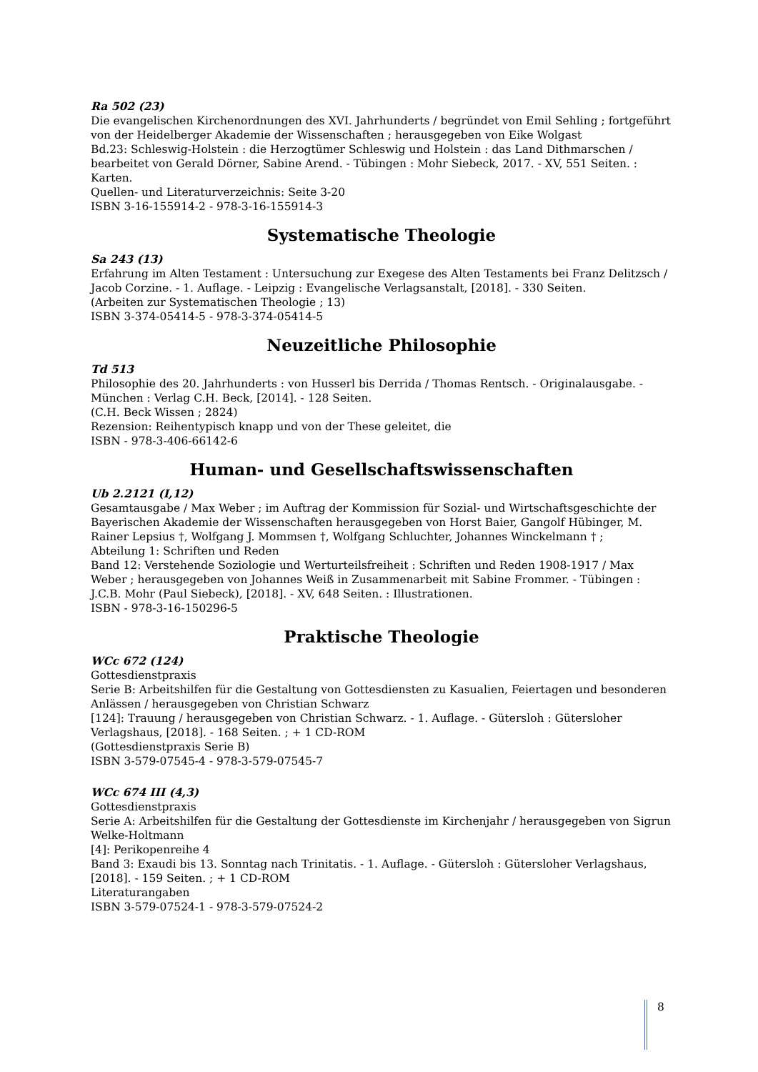Ra 502 (23)
Die evangelischen Kirchenordnungen des XVI. Jahrhunderts / begründet von Emil Sehling ; fortgeführt von der Heidelberger Akademie der Wissenschaften ; herausgegeben von Eike Wolgast
Bd.23: Schleswig-Holstein : die Herzogtümer Schleswig und Holstein : das Land Dithmarschen / bearbeitet von Gerald Dörner, Sabine Arend. - Tübingen : Mohr Siebeck, 2017. - XV, 551 Seiten. : Karten.
Quellen- und Literaturverzeichnis: Seite 3-20
ISBN 3-16-155914-2 - 978-3-16-155914-3
Systematische Theologie
Sa 243 (13)
Erfahrung im Alten Testament : Untersuchung zur Exegese des Alten Testaments bei Franz Delitzsch / Jacob Corzine. - 1. Auflage. - Leipzig : Evangelische Verlagsanstalt, [2018]. - 330 Seiten.
(Arbeiten zur Systematischen Theologie ; 13)
ISBN 3-374-05414-5 - 978-3-374-05414-5
Neuzeitliche Philosophie
Td 513
Philosophie des 20. Jahrhunderts : von Husserl bis Derrida / Thomas Rentsch. - Originalausgabe. - München : Verlag C.H. Beck, [2014]. - 128 Seiten.
(C.H. Beck Wissen ; 2824)
Rezension: Reihentypisch knapp und von der These geleitet, die
ISBN - 978-3-406-66142-6
Human- und Gesellschaftswissenschaften
Ub 2.2121 (I,12)
Gesamtausgabe / Max Weber ; im Auftrag der Kommission für Sozial- und Wirtschaftsgeschichte der Bayerischen Akademie der Wissenschaften herausgegeben von Horst Baier, Gangolf Hübinger, M. Rainer Lepsius †, Wolfgang J. Mommsen †, Wolfgang Schluchter, Johannes Winckelmann † ;
Abteilung 1: Schriften und Reden
Band 12: Verstehende Soziologie und Werturteilsfreiheit : Schriften und Reden 1908-1917 / Max Weber ; herausgegeben von Johannes Weiß in Zusammenarbeit mit Sabine Frommer. - Tübingen : J.C.B. Mohr (Paul Siebeck), [2018]. - XV, 648 Seiten. : Illustrationen.
ISBN - 978-3-16-150296-5
Praktische Theologie
WCc 672 (124)
Gottesdienstpraxis
Serie B: Arbeitshilfen für die Gestaltung von Gottesdiensten zu Kasualien, Feiertagen und besonderen Anlässen / herausgegeben von Christian Schwarz
[124]: Trauung / herausgegeben von Christian Schwarz. - 1. Auflage. - Gütersloh : Gütersloher Verlagshaus, [2018]. - 168 Seiten. ; + 1 CD-ROM
(Gottesdienstpraxis Serie B)
ISBN 3-579-07545-4 - 978-3-579-07545-7
WCc 674 III (4,3)
Gottesdienstpraxis
Serie A: Arbeitshilfen für die Gestaltung der Gottesdienste im Kirchenjahr / herausgegeben von Sigrun Welke-Holtmann
[4]: Perikopenreihe 4
Band 3: Exaudi bis 13. Sonntag nach Trinitatis. - 1. Auflage. - Gütersloh : Gütersloher Verlagshaus, [2018]. - 159 Seiten. ; + 1 CD-ROM
Literaturangaben
ISBN 3-579-07524-1 - 978-3-579-07524-2
8